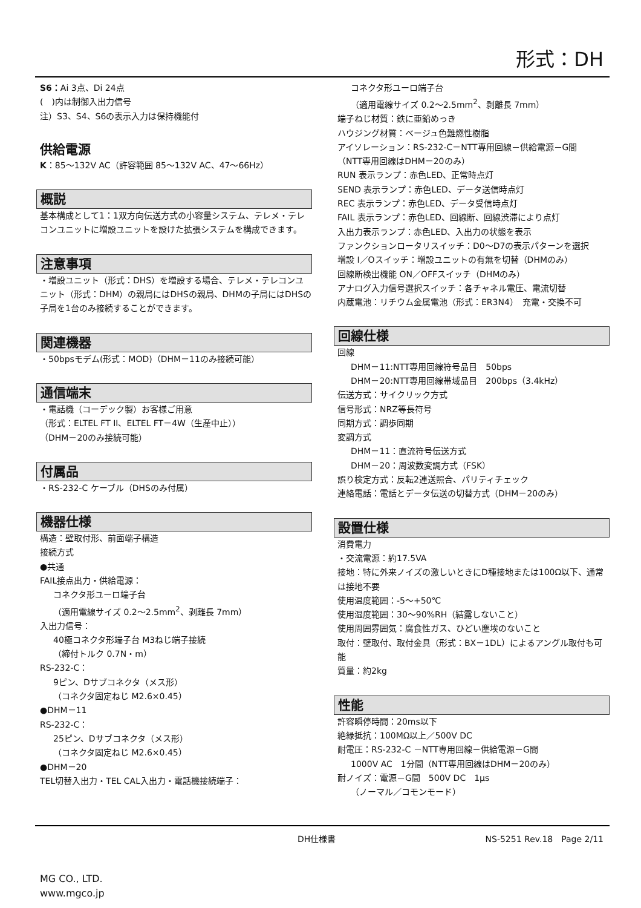形式：DH
S6：Ai 3点、Di 24点
(　)内は制御入出力信号
注）S3、S4、S6の表示入力は保持機能付
供給電源
K：85～132V AC（許容範囲 85～132V AC、47～66Hz）
概説
基本構成として1：1双方向伝送方式の小容量システム、テレメ・テレコンユニットに増設ユニットを設けた拡張システムを構成できます。
注意事項
・増設ユニット（形式：DHS）を増設する場合、テレメ・テレコンユニット（形式：DHM）の親局にはDHSの親局、DHMの子局にはDHSの子局を1台のみ接続することができます。
関連機器
・50bpsモデム(形式：MOD)（DHM－11のみ接続可能）
通信端末
・電話機（コーデック製）お客様ご用意
（形式：ELTEL FT II、ELTEL FT－4W（生産中止））
（DHM－20のみ接続可能）
付属品
・RS-232-C ケーブル（DHSのみ付属）
機器仕様
構造：壁取付形、前面端子構造
接続方式
●共通
FAIL接点出力・供給電源：
コネクタ形ユーロ端子台
（適用電線サイズ 0.2～2.5mm<sup>2</sup>、剥離長 7mm）
入出力信号：
40極コネクタ形端子台 M3ねじ端子接続
（締付トルク 0.7N・m）
RS-232-C：
9ピン、Dサブコネクタ（メス形）
（コネクタ固定ねじ M2.6×0.45）
●DHM－11
RS-232-C：
25ピン、Dサブコネクタ（メス形）
（コネクタ固定ねじ M2.6×0.45）
●DHM－20
TEL切替入出力・TEL CAL入出力・電話機接続端子：
コネクタ形ユーロ端子台
（適用電線サイズ 0.2～2.5mm<sup>2</sup>、剥離長 7mm）
端子ねじ材質：鉄に亜鉛めっき
ハウジング材質：ベージュ色難燃性樹脂
アイソレーション：RS-232-C－NTT専用回線－供給電源－G間
（NTT専用回線はDHM－20のみ）
RUN 表示ランプ：赤色LED、正常時点灯
SEND 表示ランプ：赤色LED、データ送信時点灯
REC 表示ランプ：赤色LED、データ受信時点灯
FAIL 表示ランプ：赤色LED、回線断、回線渋滞により点灯
入出力表示ランプ：赤色LED、入出力の状態を表示
ファンクションロータリスイッチ：D0～D7の表示パターンを選択
増設 I／Oスイッチ：増設ユニットの有無を切替（DHMのみ）
回線断検出機能 ON／OFFスイッチ（DHMのみ）
アナログ入力信号選択スイッチ：各チャネル電圧、電流切替
内蔵電池：リチウム金属電池（形式：ER3N4）　充電・交換不可
回線仕様
回線
DHM－11:NTT専用回線符号品目　50bps
DHM－20:NTT専用回線帯域品目　200bps（3.4kHz）
伝送方式：サイクリック方式
信号形式：NRZ等長符号
同期方式：調歩同期
変調方式
DHM－11：直流符号伝送方式
DHM－20：周波数変調方式（FSK）
誤り検定方式：反転2連送照合、パリティチェック
連絡電話：電話とデータ伝送の切替方式（DHM－20のみ）
設置仕様
消費電力
・交流電源：約17.5VA
接地：特に外来ノイズの激しいときにD種接地または100Ω以下、通常は接地不要
使用温度範囲：-5～+50℃
使用湿度範囲：30～90%RH（結露しないこと）
使用周囲雰囲気：腐食性ガス、ひどい塵埃のないこと
取付：壁取付、取付金具（形式：BX－1DL）によるアングル取付も可能
質量：約2kg
性能
許容瞬停時間：20ms以下
絶縁抵抗：100MΩ以上／500V DC
耐電圧：RS-232-C －NTT専用回線－供給電源－G間
1000V AC　1分間（NTT専用回線はDHM－20のみ）
耐ノイズ：電源－G間　500V DC　1μs
（ノーマル／コモンモード）
DH仕様書 NS-5251 Rev.18　Page 2/11
MG CO., LTD.
www.mgco.jp